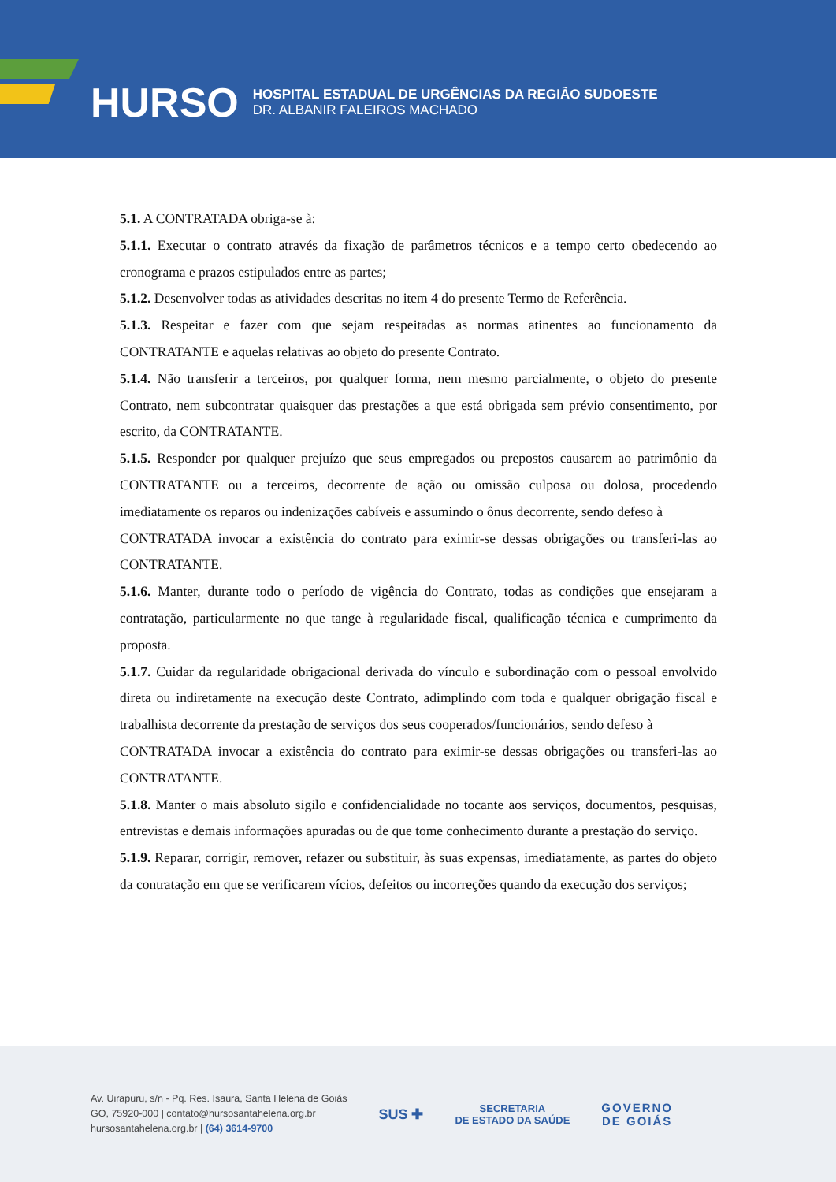HURSO
HOSPITAL ESTADUAL DE URGÊNCIAS DA REGIÃO SUDOESTE
DR. ALBANIR FALEIROS MACHADO
5.1. A CONTRATADA obriga-se à:
5.1.1. Executar o contrato através da fixação de parâmetros técnicos e a tempo certo obedecendo ao cronograma e prazos estipulados entre as partes;
5.1.2. Desenvolver todas as atividades descritas no item 4 do presente Termo de Referência.
5.1.3. Respeitar e fazer com que sejam respeitadas as normas atinentes ao funcionamento da CONTRATANTE e aquelas relativas ao objeto do presente Contrato.
5.1.4. Não transferir a terceiros, por qualquer forma, nem mesmo parcialmente, o objeto do presente Contrato, nem subcontratar quaisquer das prestações a que está obrigada sem prévio consentimento, por escrito, da CONTRATANTE.
5.1.5. Responder por qualquer prejuízo que seus empregados ou prepostos causarem ao patrimônio da CONTRATANTE ou a terceiros, decorrente de ação ou omissão culposa ou dolosa, procedendo imediatamente os reparos ou indenizações cabíveis e assumindo o ônus decorrente, sendo defeso à
CONTRATADA invocar a existência do contrato para eximir-se dessas obrigações ou transferi-las ao CONTRATANTE.
5.1.6. Manter, durante todo o período de vigência do Contrato, todas as condições que ensejaram a contratação, particularmente no que tange à regularidade fiscal, qualificação técnica e cumprimento da proposta.
5.1.7. Cuidar da regularidade obrigacional derivada do vínculo e subordinação com o pessoal envolvido direta ou indiretamente na execução deste Contrato, adimplindo com toda e qualquer obrigação fiscal e trabalhista decorrente da prestação de serviços dos seus cooperados/funcionários, sendo defeso à
CONTRATADA invocar a existência do contrato para eximir-se dessas obrigações ou transferi-las ao CONTRATANTE.
5.1.8. Manter o mais absoluto sigilo e confidencialidade no tocante aos serviços, documentos, pesquisas, entrevistas e demais informações apuradas ou de que tome conhecimento durante a prestação do serviço.
5.1.9. Reparar, corrigir, remover, refazer ou substituir, às suas expensas, imediatamente, as partes do objeto da contratação em que se verificarem vícios, defeitos ou incorreções quando da execução dos serviços;
Av. Uirapuru, s/n - Pq. Res. Isaura, Santa Helena de Goiás
GO, 75920-000 | contato@hursosantahelena.org.br
hursosantahelena.org.br | (64) 3614-9700
SUS ✚
SECRETARIA
DE ESTADO DA SAÚDE
GOVERNO
DE GOIÁS